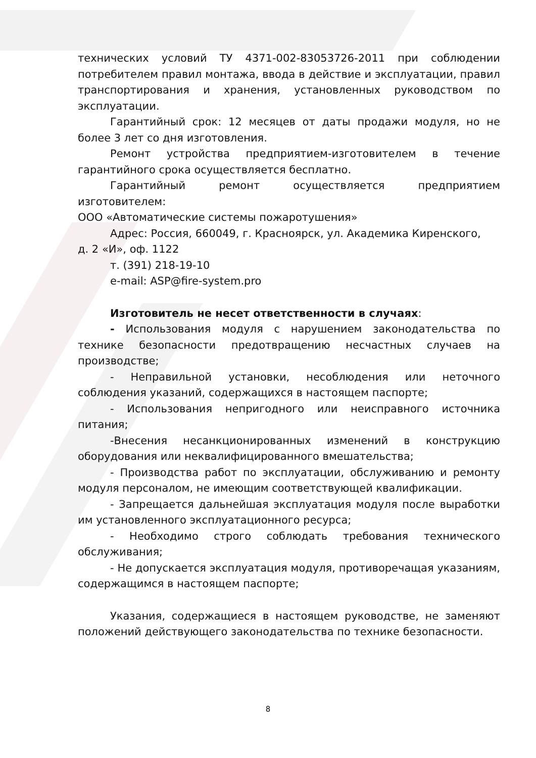технических условий ТУ 4371-002-83053726-2011 при соблюдении потребителем правил монтажа, ввода в действие и эксплуатации, правил транспортирования и хранения, установленных руководством по эксплуатации.
Гарантийный срок: 12 месяцев от даты продажи модуля, но не более 3 лет со дня изготовления.
Ремонт устройства предприятием-изготовителем в течение гарантийного срока осуществляется бесплатно.
Гарантийный ремонт осуществляется предприятием изготовителем:
ООО «Автоматические системы пожаротушения»
Адрес: Россия, 660049, г. Красноярск, ул. Академика Киренского,
д. 2 «И», оф. 1122
т. (391) 218-19-10
e-mail: ASP@fire-system.pro
Изготовитель не несет ответственности в случаях:
- Использования модуля с нарушением законодательства по технике безопасности предотвращению несчастных случаев на производстве;
- Неправильной установки, несоблюдения или неточного соблюдения указаний, содержащихся в настоящем паспорте;
- Использования непригодного или неисправного источника питания;
-Внесения несанкционированных изменений в конструкцию оборудования или неквалифицированного вмешательства;
- Производства работ по эксплуатации, обслуживанию и ремонту модуля персоналом, не имеющим соответствующей квалификации.
- Запрещается дальнейшая эксплуатация модуля после выработки им установленного эксплуатационного ресурса;
- Необходимо строго соблюдать требования технического обслуживания;
- Не допускается эксплуатация модуля, противоречащая указаниям, содержащимся в настоящем паспорте;
Указания, содержащиеся в настоящем руководстве, не заменяют положений действующего законодательства по технике безопасности.
8